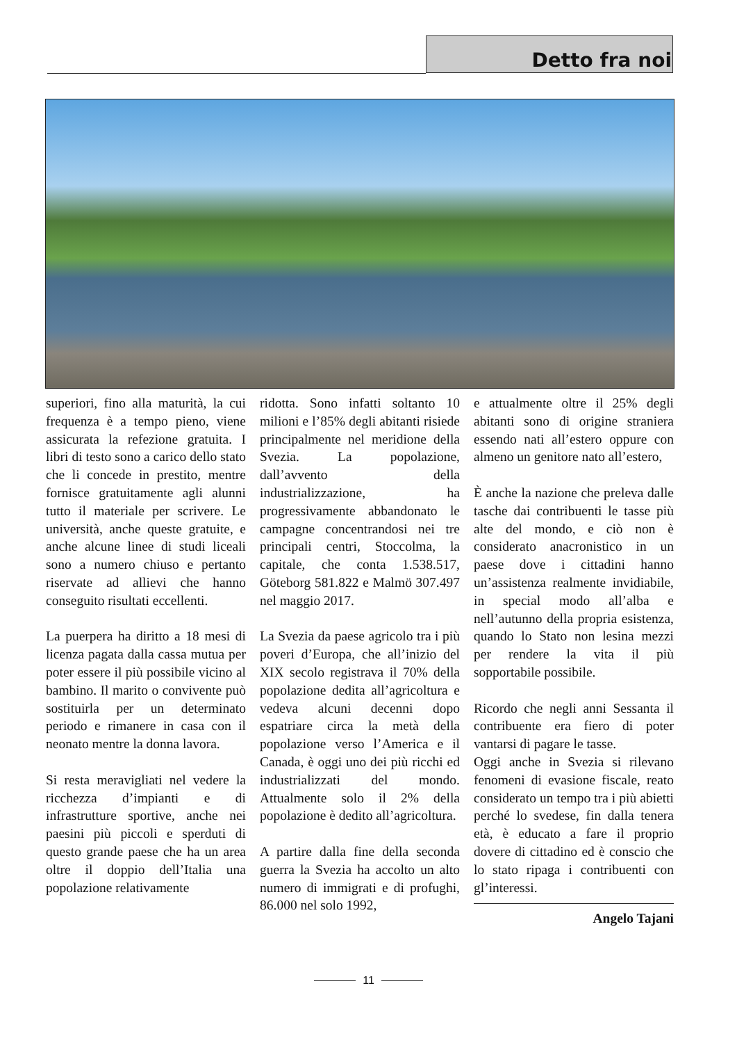Detto fra noi
superiori, fino alla maturità, la cui frequenza è a tempo pieno, viene assicurata la refezione gratuita. I libri di testo sono a carico dello stato che li concede in prestito, mentre fornisce gratuitamente agli alunni tutto il materiale per scrivere. Le università, anche queste gratuite, e anche alcune linee di studi liceali sono a numero chiuso e pertanto riservate ad allievi che hanno conseguito risultati eccellenti.
La puerpera ha diritto a 18 mesi di licenza pagata dalla cassa mutua per poter essere il più possibile vicino al bambino. Il marito o convivente può sostituirla per un determinato periodo e rimanere in casa con il neonato mentre la donna lavora.
Si resta meravigliati nel vedere la ricchezza d’impianti e di infrastrutture sportive, anche nei paesini più piccoli e sperduti di questo grande paese che ha un area oltre il doppio dell’Italia una popolazione relativamente
ridotta. Sono infatti soltanto 10 milioni e l’85% degli abitanti risiede principalmente nel meridione della Svezia. La popolazione, dall’avvento della industrializzazione, ha progressivamente abbandonato le campagne concentrandosi nei tre principali centri, Stoccolma, la capitale, che conta 1.538.517, Göteborg 581.822 e Malmö 307.497 nel maggio 2017.
La Svezia da paese agricolo tra i più poveri d’Europa, che all’inizio del XIX secolo registrava il 70% della popolazione dedita all’agricoltura e vedeva alcuni decenni dopo espatriare circa la metà della popolazione verso l’America e il Canada, è oggi uno dei più ricchi ed industrializzati del mondo. Attualmente solo il 2% della popolazione è dedito all’agricoltura.
A partire dalla fine della seconda guerra la Svezia ha accolto un alto numero di immigrati e di profughi, 86.000 nel solo 1992,
e attualmente oltre il 25% degli abitanti sono di origine straniera essendo nati all’estero oppure con almeno un genitore nato all’estero,
È anche la nazione che preleva dalle tasche dai contribuenti le tasse più alte del mondo, e ciò non è considerato anacronistico in un paese dove i cittadini hanno un’assistenza realmente invidiabile, in special modo all’alba e nell’autunno della propria esistenza, quando lo Stato non lesina mezzi per rendere la vita il più sopportabile possibile.
Ricordo che negli anni Sessanta il contribuente era fiero di poter vantarsi di pagare le tasse.
Oggi anche in Svezia si rilevano fenomeni di evasione fiscale, reato considerato un tempo tra i più abietti perché lo svedese, fin dalla tenera età, è educato a fare il proprio dovere di cittadino ed è conscio che lo stato ripaga i contribuenti con gl’interessi.
Angelo Tajani
11